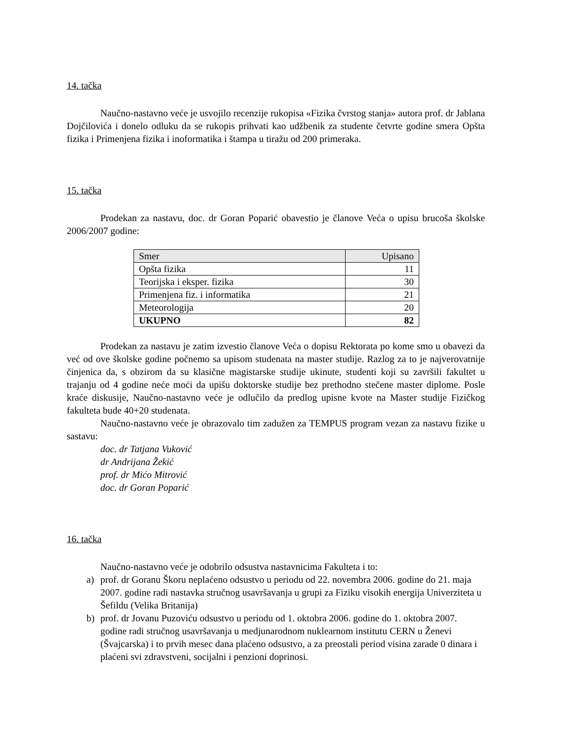14. tačka
Naučno-nastavno veće je usvojilo recenzije rukopisa «Fizika čvrstog stanja» autora prof. dr Jablana Dojčilovića i donelo odluku da se rukopis prihvati kao udžbenik za studente četvrte godine smera Opšta fizika i Primenjena fizika i inoformatika i štampa u tiražu od 200 primeraka.
15. tačka
Prodekan za nastavu, doc. dr Goran Poparić obavestio je članove Veća o upisu brucoša školske 2006/2007 godine:
| Smer | Upisano |
| Opšta fizika | 11 |
| Teorijska i eksper. fizika | 30 |
| Primenjena fiz. i informatika | 21 |
| Meteorologija | 20 |
| UKUPNO | 82 |
Prodekan za nastavu je zatim izvestio članove Veća o dopisu Rektorata po kome smo u obavezi da već od ove školske godine počnemo sa upisom studenata na master studije. Razlog za to je najverovatnije činjenica da, s obzirom da su klasične magistarske studije ukinute, studenti koji su završili fakultet u trajanju od 4 godine neće moći da upišu doktorske studije bez prethodno stečene master diplome. Posle kraće diskusije, Naučno-nastavno veće je odlučilo da predlog upisne kvote na Master studije Fizičkog fakulteta bude 40+20 studenata.
Naučno-nastavno veće je obrazovalo tim zadužen za TEMPUS program vezan za nastavu fizike u sastavu:
doc. dr Tatjana Vuković
dr Andrijana Žekić
prof. dr Mićo Mitrović
doc. dr Goran Poparić
16. tačka
Naučno-nastavno veće je odobrilo odsustva nastavnicima Fakulteta i to:
a) prof. dr Goranu Škoru neplaćeno odsustvo u periodu od 22. novembra 2006. godine do 21. maja 2007. godine radi nastavka stručnog usavršavanja u grupi za Fiziku visokih energija Univerziteta u Šefildu (Velika Britanija)
b) prof. dr Jovanu Puzoviću odsustvo u periodu od 1. oktobra 2006. godine do 1. oktobra 2007. godine radi stručnog usavršavanja u medjunarodnom nuklearnom institutu CERN u Ženevi (Švajcarska) i to prvih mesec dana plaćeno odsustvo, a za preostali period visina zarade 0 dinara i plaćeni svi zdravstveni, socijalni i penzioni doprinosi.